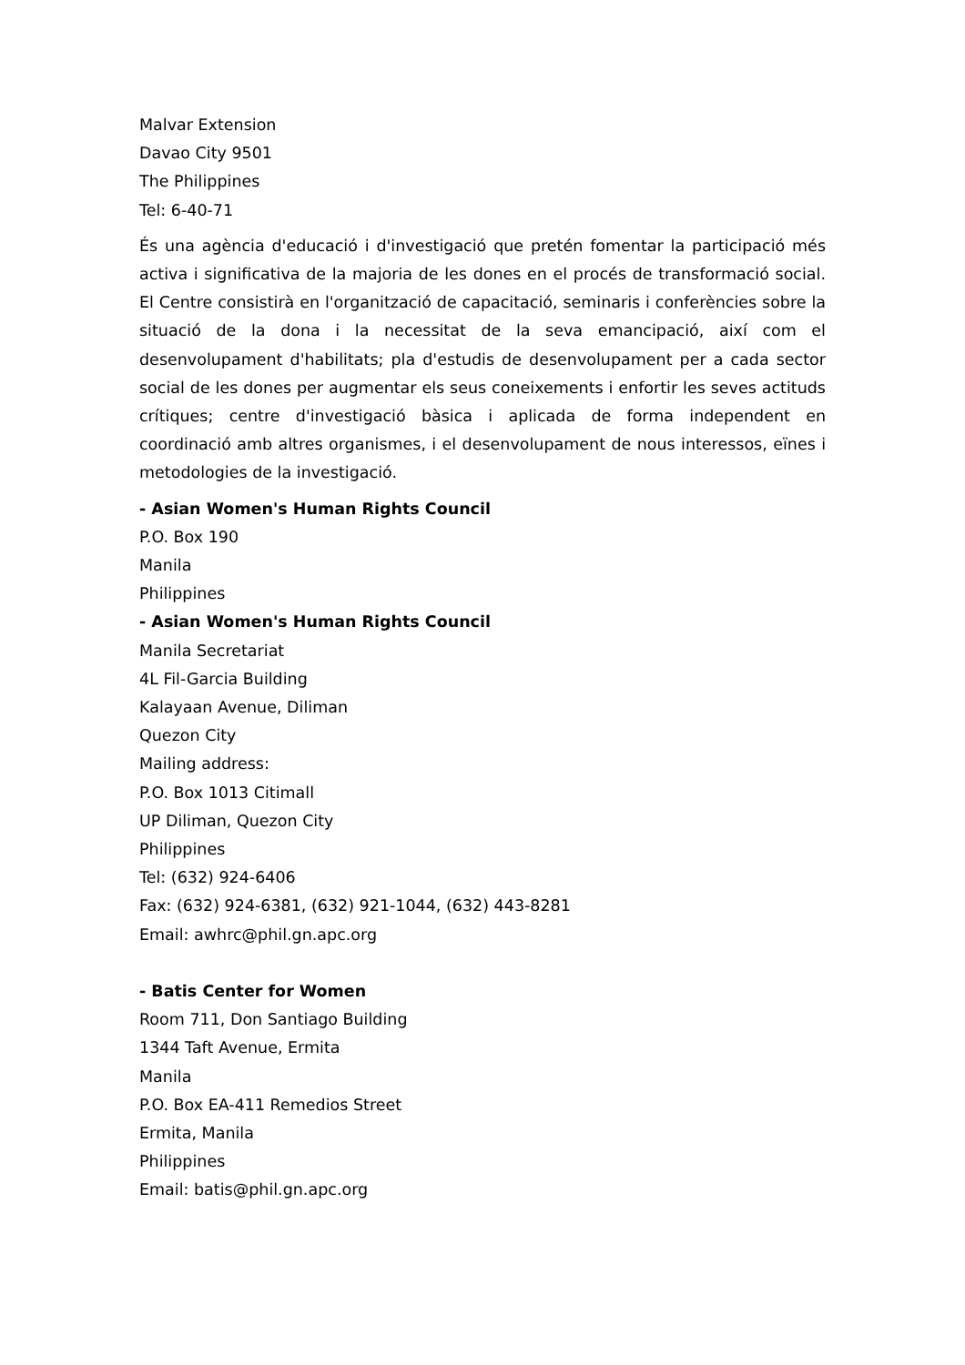Malvar Extension
Davao City 9501
The Philippines
Tel: 6-40-71
És una agència d'educació i d'investigació que pretén fomentar la participació més activa i significativa de la majoria de les dones en el procés de transformació social. El Centre consistirà en l'organització de capacitació, seminaris i conferències sobre la situació de la dona i la necessitat de la seva emancipació, així com el desenvolupament d'habilitats; pla d'estudis de desenvolupament per a cada sector social de les dones per augmentar els seus coneixements i enfortir les seves actituds crítiques; centre d'investigació bàsica i aplicada de forma independent en coordinació amb altres organismes, i el desenvolupament de nous interessos, eïnes i metodologies de la investigació.
- Asian Women's Human Rights Council
P.O. Box 190
Manila
Philippines
- Asian Women's Human Rights Council
Manila Secretariat
4L Fil-Garcia Building
Kalayaan Avenue, Diliman
Quezon City
Mailing address:
P.O. Box 1013 Citimall
UP Diliman, Quezon City
Philippines
Tel: (632) 924-6406
Fax: (632) 924-6381, (632) 921-1044, (632) 443-8281
Email: awhrc@phil.gn.apc.org
- Batis Center for Women
Room 711, Don Santiago Building
1344 Taft Avenue, Ermita
Manila
P.O. Box EA-411 Remedios Street
Ermita, Manila
Philippines
Email: batis@phil.gn.apc.org